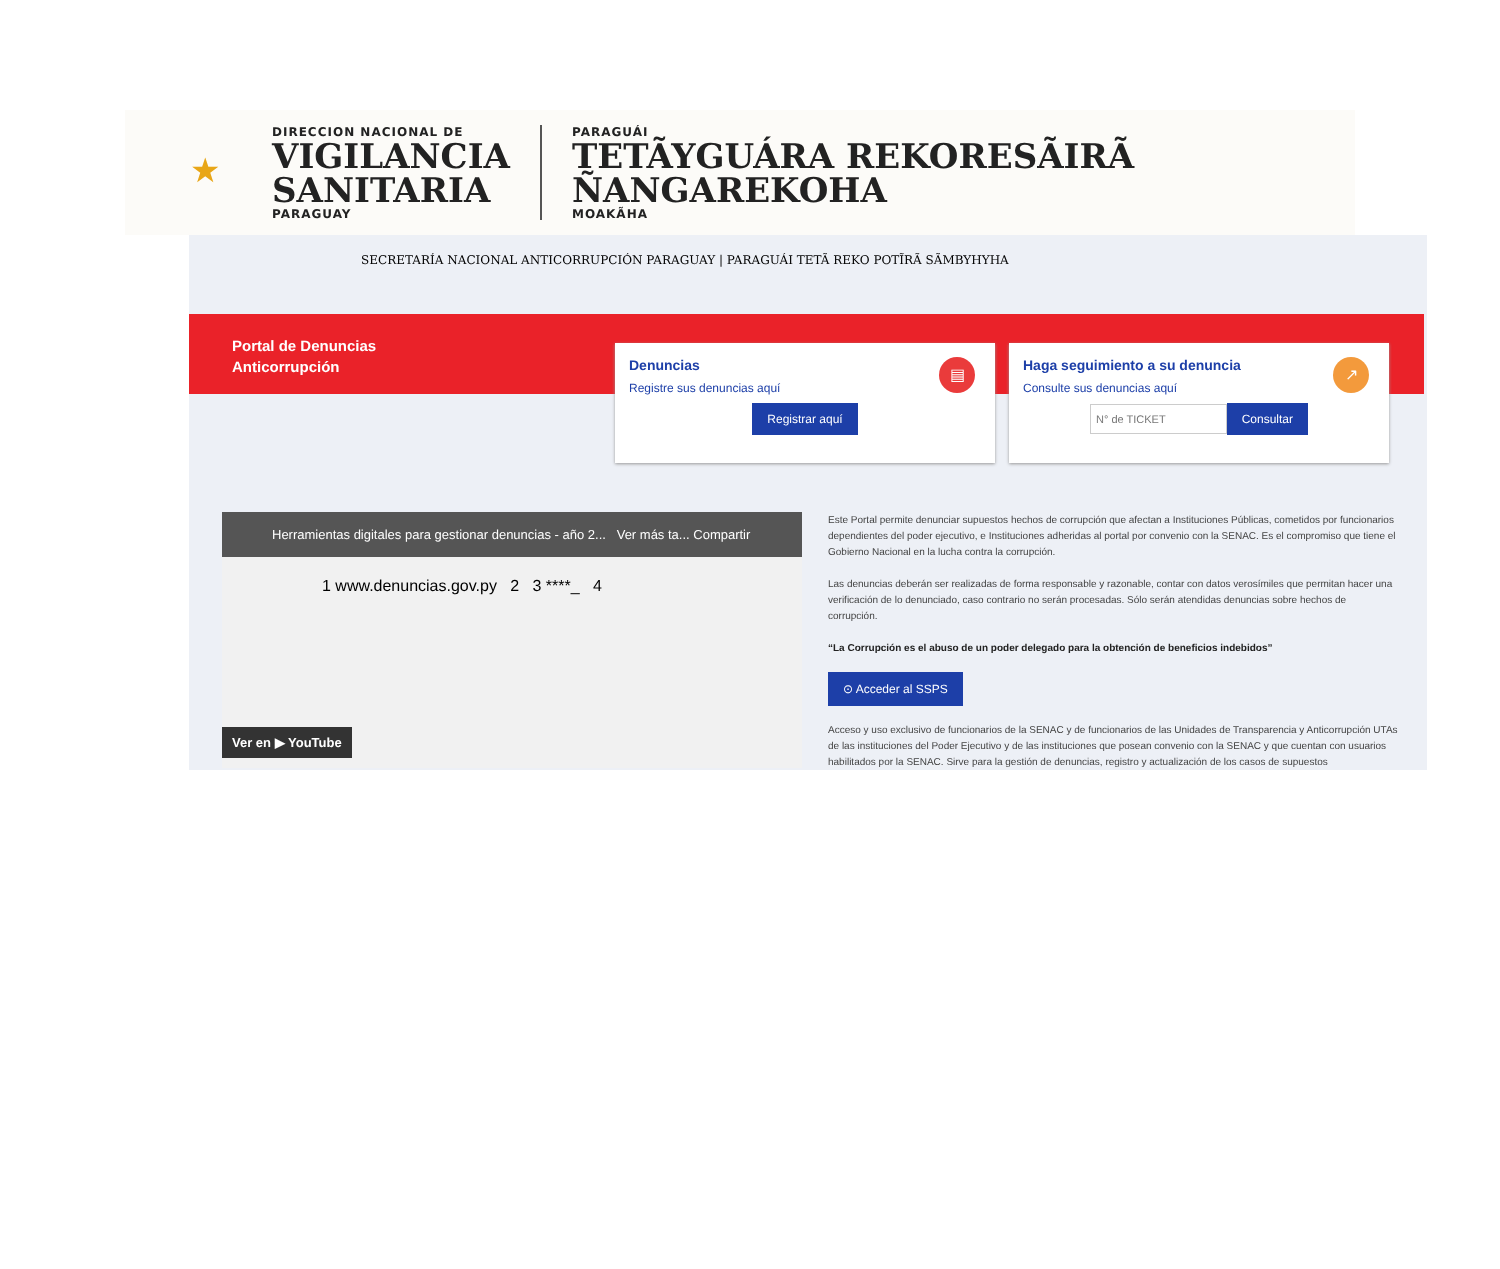★
DIRECCION NACIONAL DE
VIGILANCIA
SANITARIA
PARAGUAY
PARAGUÁI
TETÃYGUÁRA REKORESÃIRÃ
ÑANGAREKOHA
MOAKÃHA
SECRETARÍA NACIONAL ANTICORRUPCIÓN PARAGUAY | PARAGUÁI TETÃ REKO POTĨRÃ SÃMBYHYHA
Portal de Denuncias
Anticorrupción
Denuncias
Registre sus denuncias aquí
▤
Registrar aquí
Haga seguimiento a su denuncia
Consulte sus denuncias aquí
↗
N° de TICKET Consultar
Herramientas digitales para gestionar denuncias - año 2... Ver más ta... Compartir
1 www.denuncias.gov.py 2 3 ****_ 4
Ver en ▶ YouTube
Este Portal permite denunciar supuestos hechos de corrupción que afectan a Instituciones Públicas, cometidos por funcionarios dependientes del poder ejecutivo, e Instituciones adheridas al portal por convenio con la SENAC. Es el compromiso que tiene el Gobierno Nacional en la lucha contra la corrupción.
Las denuncias deberán ser realizadas de forma responsable y razonable, contar con datos verosímiles que permitan hacer una verificación de lo denunciado, caso contrario no serán procesadas. Sólo serán atendidas denuncias sobre hechos de corrupción.
“La Corrupción es el abuso de un poder delegado para la obtención de beneficios indebidos”
⊙ Acceder al SSPS
Acceso y uso exclusivo de funcionarios de la SENAC y de funcionarios de las Unidades de Transparencia y Anticorrupción UTAs de las instituciones del Poder Ejecutivo y de las instituciones que posean convenio con la SENAC y que cuentan con usuarios habilitados por la SENAC. Sirve para la gestión de denuncias, registro y actualización de los casos de supuestos